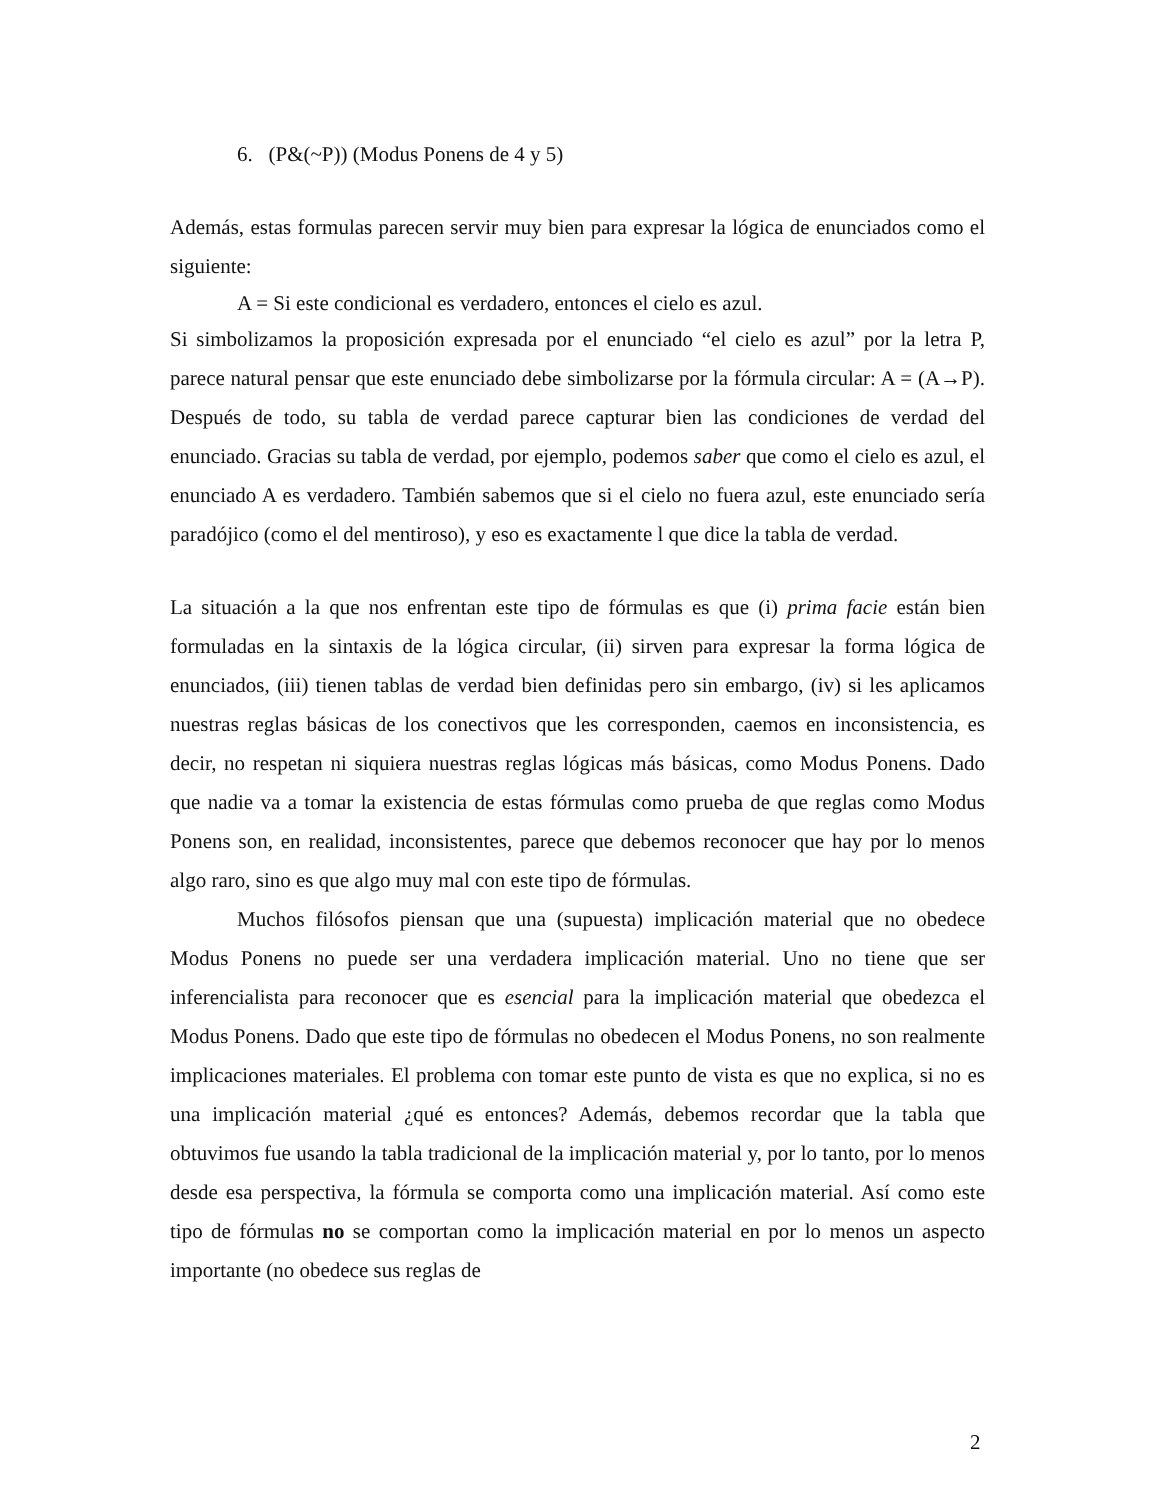6. (P&(~P)) (Modus Ponens de 4 y 5)
Además, estas formulas parecen servir muy bien para expresar la lógica de enunciados como el siguiente:
A = Si este condicional es verdadero, entonces el cielo es azul.
Si simbolizamos la proposición expresada por el enunciado “el cielo es azul” por la letra P, parece natural pensar que este enunciado debe simbolizarse por la fórmula circular: A = (A→P). Después de todo, su tabla de verdad parece capturar bien las condiciones de verdad del enunciado. Gracias su tabla de verdad, por ejemplo, podemos saber que como el cielo es azul, el enunciado A es verdadero. También sabemos que si el cielo no fuera azul, este enunciado sería paradójico (como el del mentiroso), y eso es exactamente l que dice la tabla de verdad.
La situación a la que nos enfrentan este tipo de fórmulas es que (i) prima facie están bien formuladas en la sintaxis de la lógica circular, (ii) sirven para expresar la forma lógica de enunciados, (iii) tienen tablas de verdad bien definidas pero sin embargo, (iv) si les aplicamos nuestras reglas básicas de los conectivos que les corresponden, caemos en inconsistencia, es decir, no respetan ni siquiera nuestras reglas lógicas más básicas, como Modus Ponens. Dado que nadie va a tomar la existencia de estas fórmulas como prueba de que reglas como Modus Ponens son, en realidad, inconsistentes, parece que debemos reconocer que hay por lo menos algo raro, sino es que algo muy mal con este tipo de fórmulas.
Muchos filósofos piensan que una (supuesta) implicación material que no obedece Modus Ponens no puede ser una verdadera implicación material. Uno no tiene que ser inferencialista para reconocer que es esencial para la implicación material que obedezca el Modus Ponens. Dado que este tipo de fórmulas no obedecen el Modus Ponens, no son realmente implicaciones materiales. El problema con tomar este punto de vista es que no explica, si no es una implicación material ¿qué es entonces? Además, debemos recordar que la tabla que obtuvimos fue usando la tabla tradicional de la implicación material y, por lo tanto, por lo menos desde esa perspectiva, la fórmula se comporta como una implicación material. Así como este tipo de fórmulas no se comportan como la implicación material en por lo menos un aspecto importante (no obedece sus reglas de
2